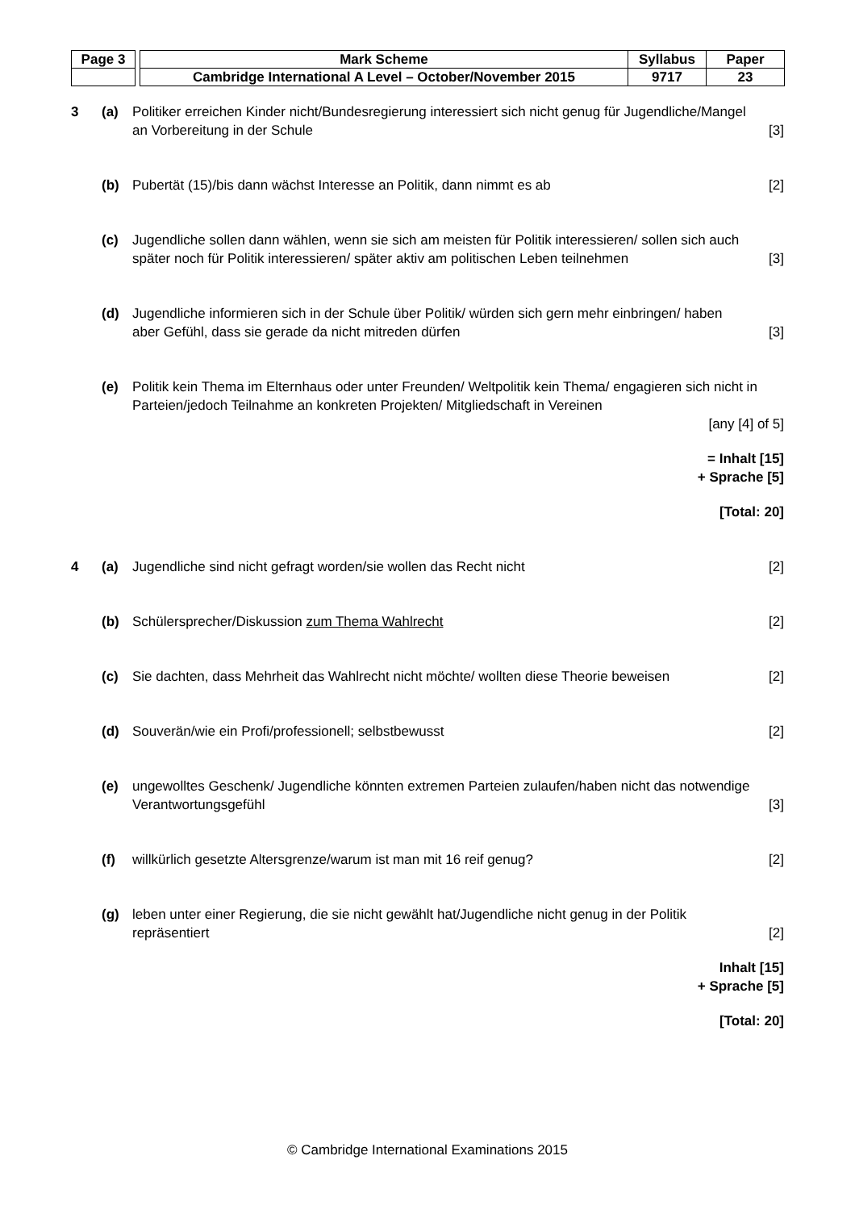| Page 3 | | Mark Scheme | Syllabus | Paper |
| | | Cambridge International A Level – October/November 2015 | 9717 | 23 |
3 (a) Politiker erreichen Kinder nicht/Bundesregierung interessiert sich nicht genug für Jugendliche/Mangel an Vorbereitung in der Schule
[3]
(b) Pubertät (15)/bis dann wächst Interesse an Politik, dann nimmt es ab
[2]
(c) Jugendliche sollen dann wählen, wenn sie sich am meisten für Politik interessieren/ sollen sich auch später noch für Politik interessieren/ später aktiv am politischen Leben teilnehmen
[3]
(d) Jugendliche informieren sich in der Schule über Politik/ würden sich gern mehr einbringen/ haben aber Gefühl, dass sie gerade da nicht mitreden dürfen
[3]
(e) Politik kein Thema im Elternhaus oder unter Freunden/ Weltpolitik kein Thema/ engagieren sich nicht in Parteien/jedoch Teilnahme an konkreten Projekten/ Mitgliedschaft in Vereinen
[any [4] of 5]
= Inhalt [15]
+ Sprache [5]
[Total: 20]
4 (a) Jugendliche sind nicht gefragt worden/sie wollen das Recht nicht
[2]
(b) Schülersprecher/Diskussion zum Thema Wahlrecht
[2]
(c) Sie dachten, dass Mehrheit das Wahlrecht nicht möchte/ wollten diese Theorie beweisen
[2]
(d) Souverän/wie ein Profi/professionell; selbstbewusst
[2]
(e) ungewolltes Geschenk/ Jugendliche könnten extremen Parteien zulaufen/haben nicht das notwendige Verantwortungsgefühl
[3]
(f) willkürlich gesetzte Altersgrenze/warum ist man mit 16 reif genug?
[2]
(g) leben unter einer Regierung, die sie nicht gewählt hat/Jugendliche nicht genug in der Politik repräsentiert
[2]
Inhalt [15]
+ Sprache [5]
[Total: 20]
© Cambridge International Examinations 2015